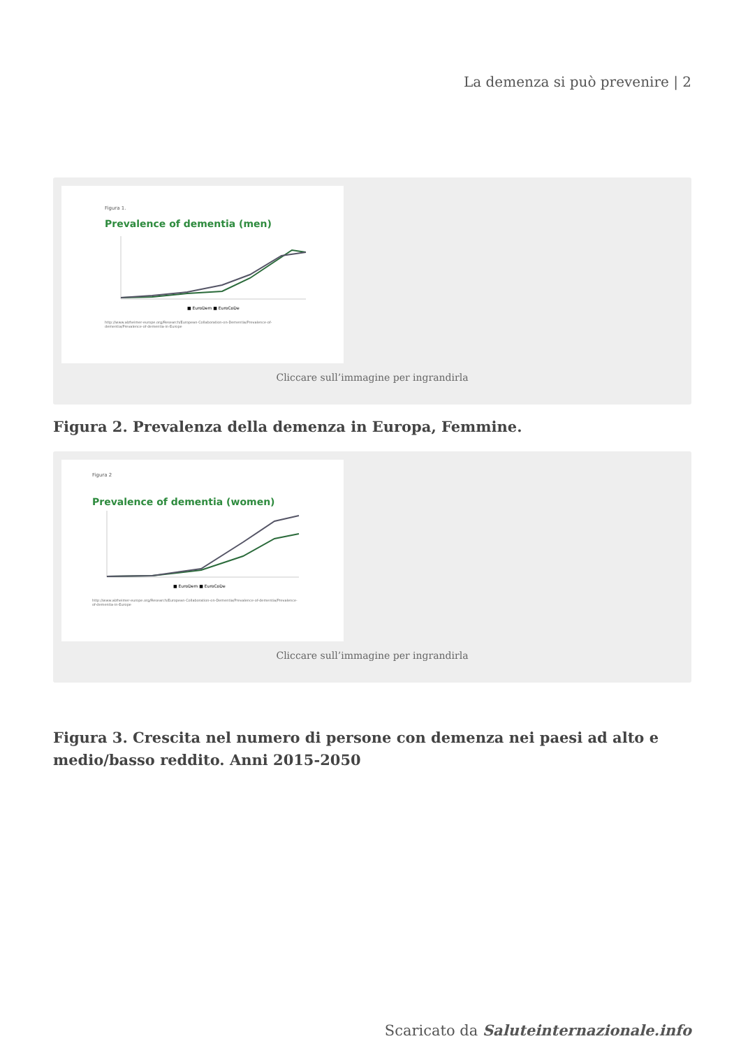La demenza si può prevenire | 2
Figura 1.
Prevalence of dementia (men)
■ EuroDem ■ EuroCoDe
http://www.alzheimer-europe.org/Research/European-Collaboration-on-Dementia/Prevalence-of-dementia/Prevalence-of-dementia-in-Europe
Cliccare sull’immagine per ingrandirla
Figura 2. Prevalenza della demenza in Europa, Femmine.
Figura 2
Prevalence of dementia (women)
■ EuroDem ■ EuroCoDe
http://www.alzheimer-europe.org/Research/European-Collaboration-on-Dementia/Prevalence-of-dementia/Prevalence-of-dementia-in-Europe
Cliccare sull’immagine per ingrandirla
Figura 3. Crescita nel numero di persone con demenza nei paesi ad alto e
medio/basso reddito. Anni 2015-2050
Scaricato da Saluteinternazionale.info